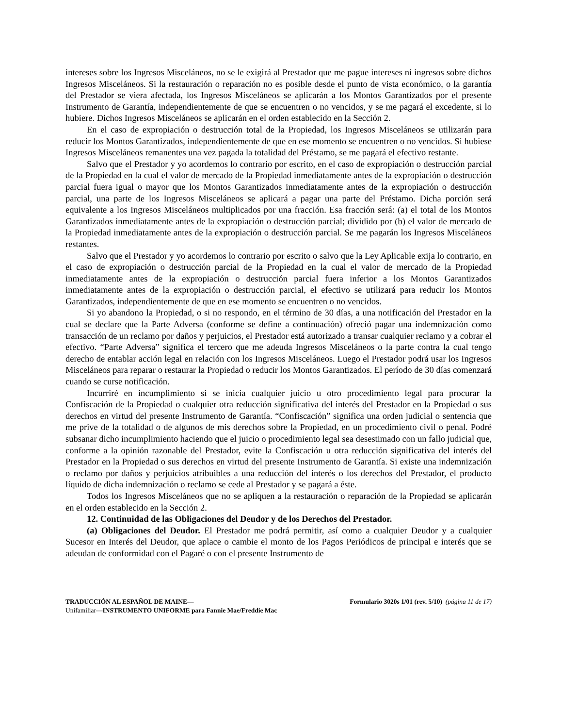intereses sobre los Ingresos Misceláneos, no se le exigirá al Prestador que me pague intereses ni ingresos sobre dichos Ingresos Misceláneos. Si la restauración o reparación no es posible desde el punto de vista económico, o la garantía del Prestador se viera afectada, los Ingresos Misceláneos se aplicarán a los Montos Garantizados por el presente Instrumento de Garantía, independientemente de que se encuentren o no vencidos, y se me pagará el excedente, si lo hubiere. Dichos Ingresos Misceláneos se aplicarán en el orden establecido en la Sección 2.
En el caso de expropiación o destrucción total de la Propiedad, los Ingresos Misceláneos se utilizarán para reducir los Montos Garantizados, independientemente de que en ese momento se encuentren o no vencidos. Si hubiese Ingresos Misceláneos remanentes una vez pagada la totalidad del Préstamo, se me pagará el efectivo restante.
Salvo que el Prestador y yo acordemos lo contrario por escrito, en el caso de expropiación o destrucción parcial de la Propiedad en la cual el valor de mercado de la Propiedad inmediatamente antes de la expropiación o destrucción parcial fuera igual o mayor que los Montos Garantizados inmediatamente antes de la expropiación o destrucción parcial, una parte de los Ingresos Misceláneos se aplicará a pagar una parte del Préstamo. Dicha porción será equivalente a los Ingresos Misceláneos multiplicados por una fracción. Esa fracción será: (a) el total de los Montos Garantizados inmediatamente antes de la expropiación o destrucción parcial; dividido por (b) el valor de mercado de la Propiedad inmediatamente antes de la expropiación o destrucción parcial. Se me pagarán los Ingresos Misceláneos restantes.
Salvo que el Prestador y yo acordemos lo contrario por escrito o salvo que la Ley Aplicable exija lo contrario, en el caso de expropiación o destrucción parcial de la Propiedad en la cual el valor de mercado de la Propiedad inmediatamente antes de la expropiación o destrucción parcial fuera inferior a los Montos Garantizados inmediatamente antes de la expropiación o destrucción parcial, el efectivo se utilizará para reducir los Montos Garantizados, independientemente de que en ese momento se encuentren o no vencidos.
Si yo abandono la Propiedad, o si no respondo, en el término de 30 días, a una notificación del Prestador en la cual se declare que la Parte Adversa (conforme se define a continuación) ofreció pagar una indemnización como transacción de un reclamo por daños y perjuicios, el Prestador está autorizado a transar cualquier reclamo y a cobrar el efectivo. “Parte Adversa” significa el tercero que me adeuda Ingresos Misceláneos o la parte contra la cual tengo derecho de entablar acción legal en relación con los Ingresos Misceláneos. Luego el Prestador podrá usar los Ingresos Misceláneos para reparar o restaurar la Propiedad o reducir los Montos Garantizados. El período de 30 días comenzará cuando se curse notificación.
Incurriré en incumplimiento si se inicia cualquier juicio u otro procedimiento legal para procurar la Confiscación de la Propiedad o cualquier otra reducción significativa del interés del Prestador en la Propiedad o sus derechos en virtud del presente Instrumento de Garantía. “Confiscación” significa una orden judicial o sentencia que me prive de la totalidad o de algunos de mis derechos sobre la Propiedad, en un procedimiento civil o penal. Podré subsanar dicho incumplimiento haciendo que el juicio o procedimiento legal sea desestimado con un fallo judicial que, conforme a la opinión razonable del Prestador, evite la Confiscación u otra reducción significativa del interés del Prestador en la Propiedad o sus derechos en virtud del presente Instrumento de Garantía. Si existe una indemnización o reclamo por daños y perjuicios atribuibles a una reducción del interés o los derechos del Prestador, el producto líquido de dicha indemnización o reclamo se cede al Prestador y se pagará a éste.
Todos los Ingresos Misceláneos que no se apliquen a la restauración o reparación de la Propiedad se aplicarán en el orden establecido en la Sección 2.
12. Continuidad de las Obligaciones del Deudor y de los Derechos del Prestador.
(a) Obligaciones del Deudor. El Prestador me podrá permitir, así como a cualquier Deudor y a cualquier Sucesor en Interés del Deudor, que aplace o cambie el monto de los Pagos Periódicos de principal e interés que se adeudan de conformidad con el Pagaré o con el presente Instrumento de
TRADUCCIÓN AL ESPAÑOL DE MAINE—
Unifamiliar—INSTRUMENTO UNIFORME para Fannie Mae/Freddie Mac
Formulario 3020s 1/01 (rev. 5/10) (página 11 de 17)